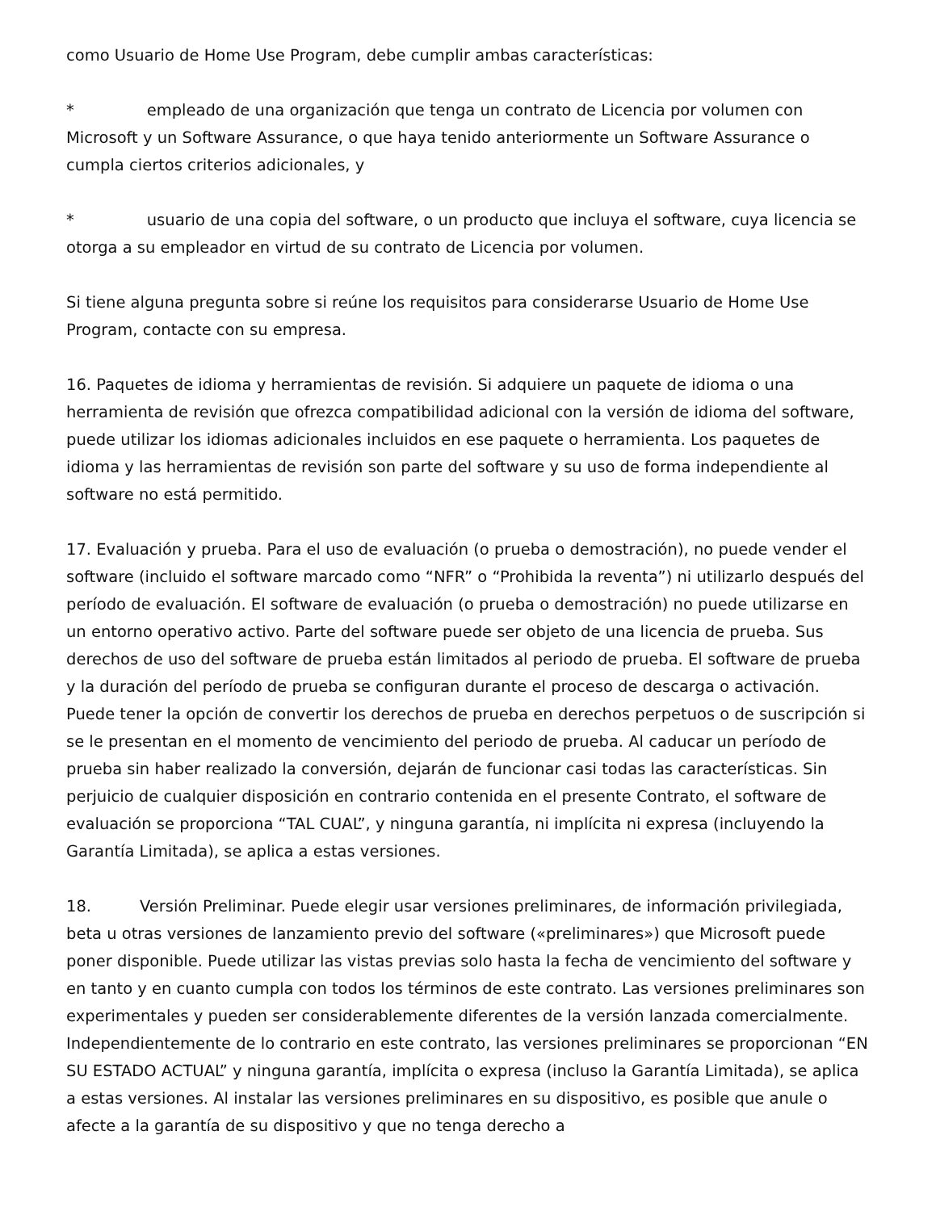como Usuario de Home Use Program, debe cumplir ambas características:
* empleado de una organización que tenga un contrato de Licencia por volumen con Microsoft y un Software Assurance, o que haya tenido anteriormente un Software Assurance o cumpla ciertos criterios adicionales, y
* usuario de una copia del software, o un producto que incluya el software, cuya licencia se otorga a su empleador en virtud de su contrato de Licencia por volumen.
Si tiene alguna pregunta sobre si reúne los requisitos para considerarse Usuario de Home Use Program, contacte con su empresa.
16. Paquetes de idioma y herramientas de revisión. Si adquiere un paquete de idioma o una herramienta de revisión que ofrezca compatibilidad adicional con la versión de idioma del software, puede utilizar los idiomas adicionales incluidos en ese paquete o herramienta. Los paquetes de idioma y las herramientas de revisión son parte del software y su uso de forma independiente al software no está permitido.
17. Evaluación y prueba. Para el uso de evaluación (o prueba o demostración), no puede vender el software (incluido el software marcado como “NFR” o “Prohibida la reventa”) ni utilizarlo después del período de evaluación. El software de evaluación (o prueba o demostración) no puede utilizarse en un entorno operativo activo. Parte del software puede ser objeto de una licencia de prueba. Sus derechos de uso del software de prueba están limitados al periodo de prueba. El software de prueba y la duración del período de prueba se configuran durante el proceso de descarga o activación. Puede tener la opción de convertir los derechos de prueba en derechos perpetuos o de suscripción si se le presentan en el momento de vencimiento del periodo de prueba. Al caducar un período de prueba sin haber realizado la conversión, dejarán de funcionar casi todas las características. Sin perjuicio de cualquier disposición en contrario contenida en el presente Contrato, el software de evaluación se proporciona “TAL CUAL”, y ninguna garantía, ni implícita ni expresa (incluyendo la Garantía Limitada), se aplica a estas versiones.
18. Versión Preliminar. Puede elegir usar versiones preliminares, de información privilegiada, beta u otras versiones de lanzamiento previo del software («preliminares») que Microsoft puede poner disponible. Puede utilizar las vistas previas solo hasta la fecha de vencimiento del software y en tanto y en cuanto cumpla con todos los términos de este contrato. Las versiones preliminares son experimentales y pueden ser considerablemente diferentes de la versión lanzada comercialmente. Independientemente de lo contrario en este contrato, las versiones preliminares se proporcionan “EN SU ESTADO ACTUAL” y ninguna garantía, implícita o expresa (incluso la Garantía Limitada), se aplica a estas versiones. Al instalar las versiones preliminares en su dispositivo, es posible que anule o afecte a la garantía de su dispositivo y que no tenga derecho a